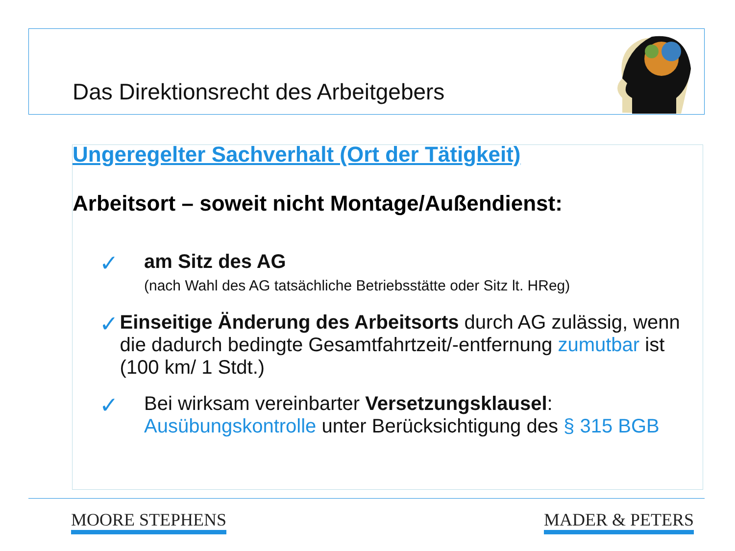Das Direktionsrecht des Arbeitgebers
Ungeregelter Sachverhalt (Ort der Tätigkeit)
Arbeitsort – soweit nicht Montage/Außendienst:
✓
am Sitz des AG
(nach Wahl des AG tatsächliche Betriebsstätte oder Sitz lt. HReg)
✓
Einseitige Änderung des Arbeitsorts durch AG zulässig, wenn die dadurch bedingte Gesamtfahrtzeit/-entfernung zumutbar ist (100 km/ 1 Stdt.)
✓
Bei wirksam vereinbarter Versetzungsklausel:
Ausübungskontrolle unter Berücksichtigung des § 315 BGB
MOORE STEPHENS MADER & PETERS